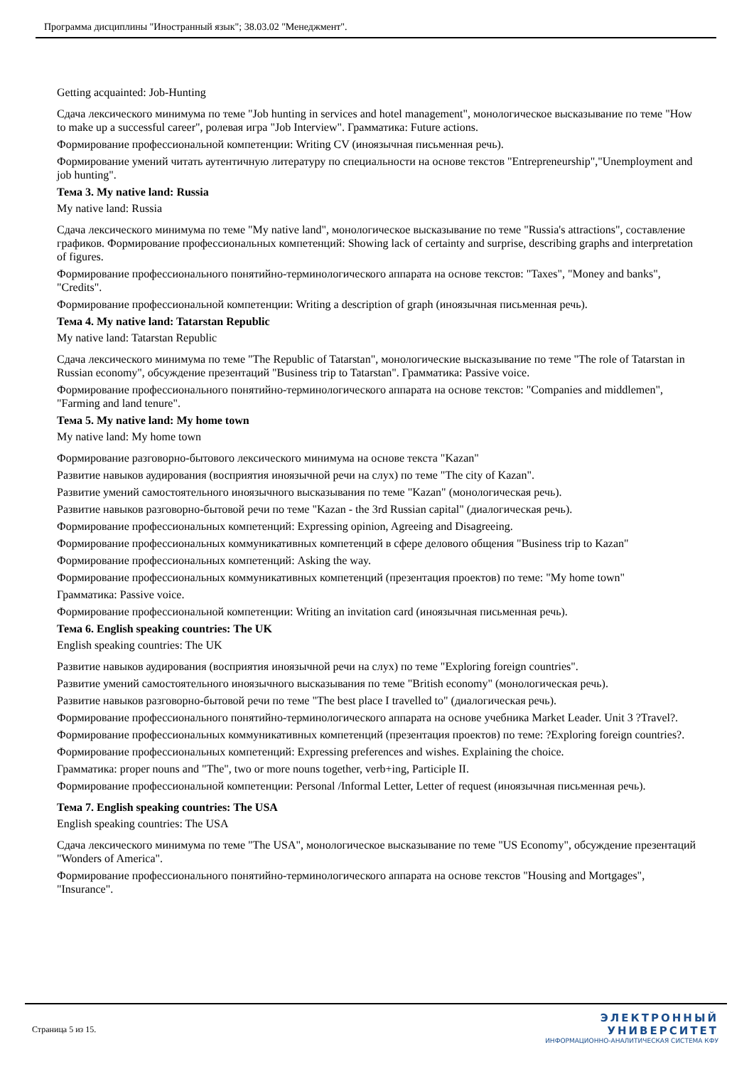Программа дисциплины "Иностранный язык"; 38.03.02 "Менеджмент".
Getting acquainted: Job-Hunting
Сдача лексического минимума по теме "Job hunting in services and hotel management", монологическое высказывание по теме "How to make up a successful career", ролевая игра "Job Interview". Грамматика: Future actions.
Формирование профессиональной компетенции: Writing CV (иноязычная письменная речь).
Формирование умений читать аутентичную литературу по специальности на основе текстов "Entrepreneurship","Unemployment and job hunting".
Тема 3. My native land: Russia
My native land: Russia
Сдача лексического минимума по теме "My native land", монологическое высказывание по теме "Russia's attractions", составление графиков. Формирование профессиональных компетенций: Showing lack of certainty and surprise, describing graphs and interpretation of figures.
Формирование профессионального понятийно-терминологического аппарата на основе текстов: "Taxes", "Money and banks", "Credits".
Формирование профессиональной компетенции: Writing a description of graph (иноязычная письменная речь).
Тема 4. My native land: Tatarstan Republic
My native land: Tatarstan Republic
Сдача лексического минимума по теме "The Republic of Tatarstan", монологические высказывание по теме "The role of Tatarstan in Russian economy", обсуждение презентаций "Business trip to Tatarstan". Грамматика: Passive voice.
Формирование профессионального понятийно-терминологического аппарата на основе текстов: "Companies and middlemen", "Farming and land tenure".
Тема 5. My native land: My home town
My native land: My home town
Формирование разговорно-бытового лексического минимума на основе текста "Kazan"
Развитие навыков аудирования (восприятия иноязычной речи на слух) по теме "The city of Kazan".
Развитие умений самостоятельного иноязычного высказывания по теме "Kazan" (монологическая речь).
Развитие навыков разговорно-бытовой речи по теме "Kazan - the 3rd Russian capital" (диалогическая речь).
Формирование профессиональных компетенций: Expressing opinion, Agreeing and Disagreeing.
Формирование профессиональных коммуникативных компетенций в сфере делового общения "Business trip to Kazan"
Формирование профессиональных компетенций: Asking the way.
Формирование профессиональных коммуникативных компетенций (презентация проектов) по теме: "My home town"
Грамматика: Passive voice.
Формирование профессиональной компетенции: Writing an invitation card (иноязычная письменная речь).
Тема 6. English speaking countries: The UK
English speaking countries: The UK
Развитие навыков аудирования (восприятия иноязычной речи на слух) по теме "Exploring foreign countries".
Развитие умений самостоятельного иноязычного высказывания по теме "British economy" (монологическая речь).
Развитие навыков разговорно-бытовой речи по теме "The best place I travelled to" (диалогическая речь).
Формирование профессионального понятийно-терминологического аппарата на основе учебника Market Leader. Unit 3 ?Travel?.
Формирование профессиональных коммуникативных компетенций (презентация проектов) по теме: ?Exploring foreign countries?.
Формирование профессиональных компетенций: Expressing preferences and wishes. Explaining the choice.
Грамматика: proper nouns and "The", two or more nouns together, verb+ing, Participle II.
Формирование профессиональной компетенции: Personal /Informal Letter, Letter of request (иноязычная письменная речь).
Тема 7. English speaking countries: The USA
English speaking countries: The USA
Сдача лексического минимума по теме "The USA", монологическое высказывание по теме "US Economy", обсуждение презентаций "Wonders of America".
Формирование профессионального понятийно-терминологического аппарата на основе текстов "Housing and Mortgages", "Insurance".
Страница 5 из 15.
ЭЛЕКТРОННЫЙ
УНИВЕРСИТЕТ
ИНФОРМАЦИОННО-АНАЛИТИЧЕСКАЯ СИСТЕМА КФУ